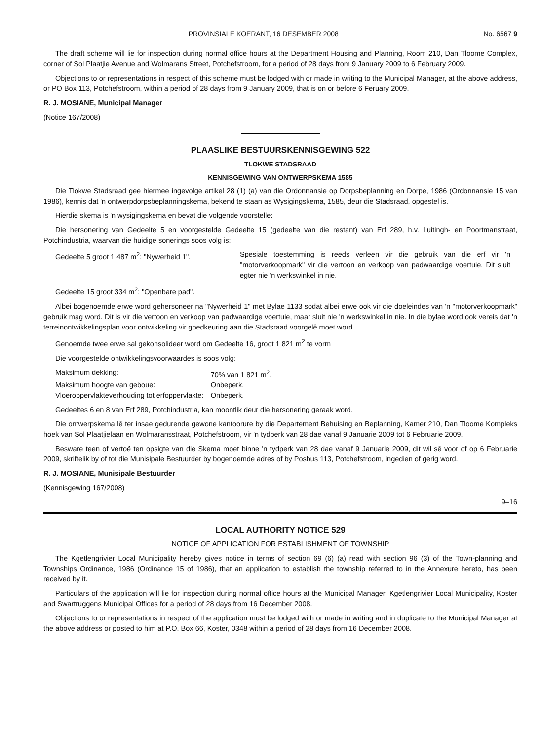PROVINSIALE KOERANT, 16 DESEMBER 2008 No. 6567 9
The draft scheme will lie for inspection during normal office hours at the Department Housing and Planning, Room 210, Dan Tloome Complex, corner of Sol Plaatjie Avenue and Wolmarans Street, Potchefstroom, for a period of 28 days from 9 January 2009 to 6 February 2009.
Objections to or representations in respect of this scheme must be lodged with or made in writing to the Municipal Manager, at the above address, or PO Box 113, Potchefstroom, within a period of 28 days from 9 January 2009, that is on or before 6 Feruary 2009.
R. J. MOSIANE, Municipal Manager
(Notice 167/2008)
PLAASLIKE BESTUURSKENNISGEWING 522
TLOKWE STADSRAAD
KENNISGEWING VAN ONTWERPSKEMA 1585
Die Tlokwe Stadsraad gee hiermee ingevolge artikel 28 (1) (a) van die Ordonnansie op Dorpsbeplanning en Dorpe, 1986 (Ordonnansie 15 van 1986), kennis dat 'n ontwerpdorpsbeplanningskema, bekend te staan as Wysigingskema, 1585, deur die Stadsraad, opgestel is.
Hierdie skema is 'n wysigingskema en bevat die volgende voorstelle:
Die hersonering van Gedeelte 5 en voorgestelde Gedeelte 15 (gedeelte van die restant) van Erf 289, h.v. Luitingh- en Poortmanstraat, Potchindustria, waarvan die huidige sonerings soos volg is:
| Gedeelte 5 groot 1 487 m<sup>2</sup>: "Nywerheid 1". | Spesiale toestemming is reeds verleen vir die gebruik van die erf vir 'n "motorverkoopmark" vir die vertoon en verkoop van padwaardige voertuie. Dit sluit egter nie 'n werkswinkel in nie. |
Gedeelte 15 groot 334 m<sup>2</sup>: "Openbare pad".
Albei bogenoemde erwe word gehersoneer na "Nywerheid 1" met Bylae 1133 sodat albei erwe ook vir die doeleindes van 'n "motorverkoopmark" gebruik mag word. Dit is vir die vertoon en verkoop van padwaardige voertuie, maar sluit nie 'n werkswinkel in nie. In die bylae word ook vereis dat 'n terreinontwikkelingsplan voor ontwikkeling vir goedkeuring aan die Stadsraad voorgelê moet word.
Genoemde twee erwe sal gekonsolideer word om Gedeelte 16, groot 1 821 m<sup>2</sup> te vorm
Die voorgestelde ontwikkelingsvoorwaardes is soos volg:
| Maksimum dekking: | 70% van 1 821 m<sup>2</sup>. |
| Maksimum hoogte van geboue: | Onbeperk. |
| Vloeroppervlakteverhouding tot erfoppervlakte: | Onbeperk. |
Gedeeltes 6 en 8 van Erf 289, Potchindustria, kan moontlik deur die hersonering geraak word.
Die ontwerpskema lê ter insae gedurende gewone kantoorure by die Departement Behuising en Beplanning, Kamer 210, Dan Tloome Kompleks hoek van Sol Plaatjielaan en Wolmaransstraat, Potchefstroom, vir 'n tydperk van 28 dae vanaf 9 Januarie 2009 tot 6 Februarie 2009.
Besware teen of vertoë ten opsigte van die Skema moet binne 'n tydperk van 28 dae vanaf 9 Januarie 2009, dit wil sê voor of op 6 Februarie 2009, skriftelik by of tot die Munisipale Bestuurder by bogenoemde adres of by Posbus 113, Potchefstroom, ingedien of gerig word.
R. J. MOSIANE, Munisipale Bestuurder
(Kennisgewing 167/2008)
9–16
LOCAL AUTHORITY NOTICE 529
NOTICE OF APPLICATION FOR ESTABLISHMENT OF TOWNSHIP
The Kgetlengrivier Local Municipality hereby gives notice in terms of section 69 (6) (a) read with section 96 (3) of the Town-planning and Townships Ordinance, 1986 (Ordinance 15 of 1986), that an application to establish the township referred to in the Annexure hereto, has been received by it.
Particulars of the application will lie for inspection during normal office hours at the Municipal Manager, Kgetlengrivier Local Municipality, Koster and Swartruggens Municipal Offices for a period of 28 days from 16 December 2008.
Objections to or representations in respect of the application must be lodged with or made in writing and in duplicate to the Municipal Manager at the above address or posted to him at P.O. Box 66, Koster, 0348 within a period of 28 days from 16 December 2008.